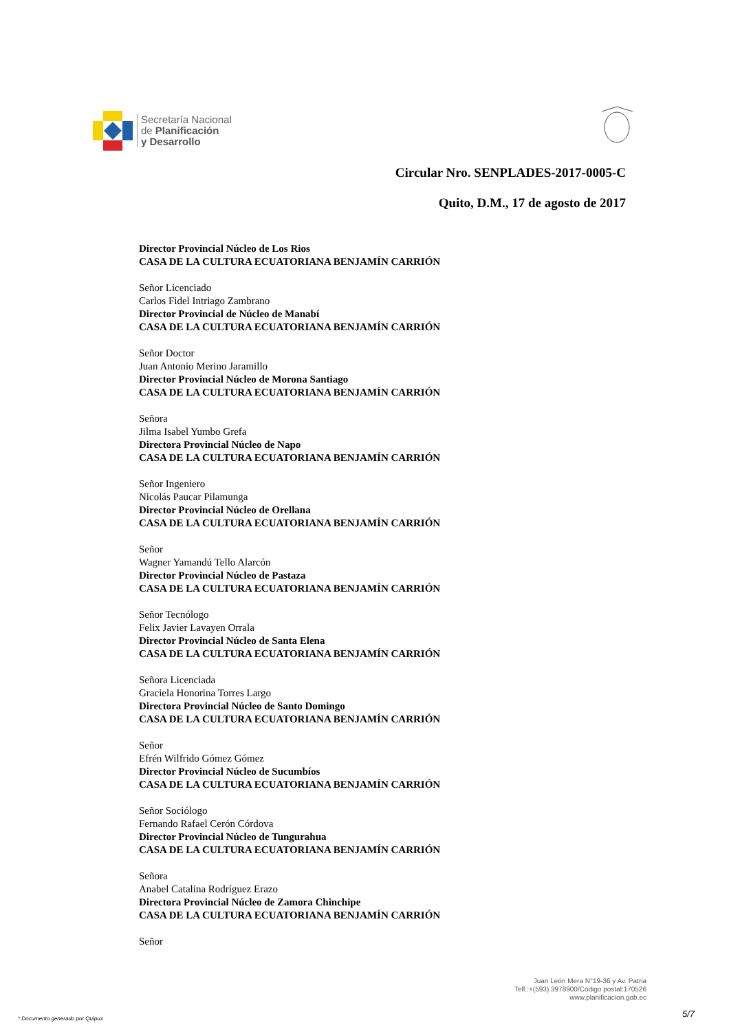Secretaría Nacional
de Planificación
y Desarrollo
Circular Nro. SENPLADES-2017-0005-C
Quito, D.M., 17 de agosto de 2017
Director Provincial Núcleo de Los Rios
CASA DE LA CULTURA ECUATORIANA BENJAMÍN CARRIÓN
Señor Licenciado
Carlos Fidel Intriago Zambrano
Director Provincial de Núcleo de Manabí
CASA DE LA CULTURA ECUATORIANA BENJAMÍN CARRIÓN
Señor Doctor
Juan Antonio Merino Jaramillo
Director Provincial Núcleo de Morona Santiago
CASA DE LA CULTURA ECUATORIANA BENJAMÍN CARRIÓN
Señora
Jilma Isabel Yumbo Grefa
Directora Provincial Núcleo de Napo
CASA DE LA CULTURA ECUATORIANA BENJAMÍN CARRIÓN
Señor Ingeniero
Nicolás Paucar Pilamunga
Director Provincial Núcleo de Orellana
CASA DE LA CULTURA ECUATORIANA BENJAMÍN CARRIÓN
Señor
Wagner Yamandú Tello Alarcón
Director Provincial Núcleo de Pastaza
CASA DE LA CULTURA ECUATORIANA BENJAMÍN CARRIÓN
Señor Tecnólogo
Felix Javier Lavayen Orrala
Director Provincial Núcleo de Santa Elena
CASA DE LA CULTURA ECUATORIANA BENJAMÍN CARRIÓN
Señora Licenciada
Graciela Honorina Torres Largo
Directora Provincial Núcleo de Santo Domingo
CASA DE LA CULTURA ECUATORIANA BENJAMÍN CARRIÓN
Señor
Efrén Wilfrido Gómez Gómez
Director Provincial Núcleo de Sucumbíos
CASA DE LA CULTURA ECUATORIANA BENJAMÍN CARRIÓN
Señor Sociólogo
Fernando Rafael Cerón Córdova
Director Provincial Núcleo de Tungurahua
CASA DE LA CULTURA ECUATORIANA BENJAMÍN CARRIÓN
Señora
Anabel Catalina Rodríguez Erazo
Directora Provincial Núcleo de Zamora Chinchipe
CASA DE LA CULTURA ECUATORIANA BENJAMÍN CARRIÓN
Señor
Juan León Mera N°19-36 y Av. Patria
Telf.:+(593) 3978900/Código postal:170526
www.planificacion.gob.ec
* Documento generado por Quipux
5/7